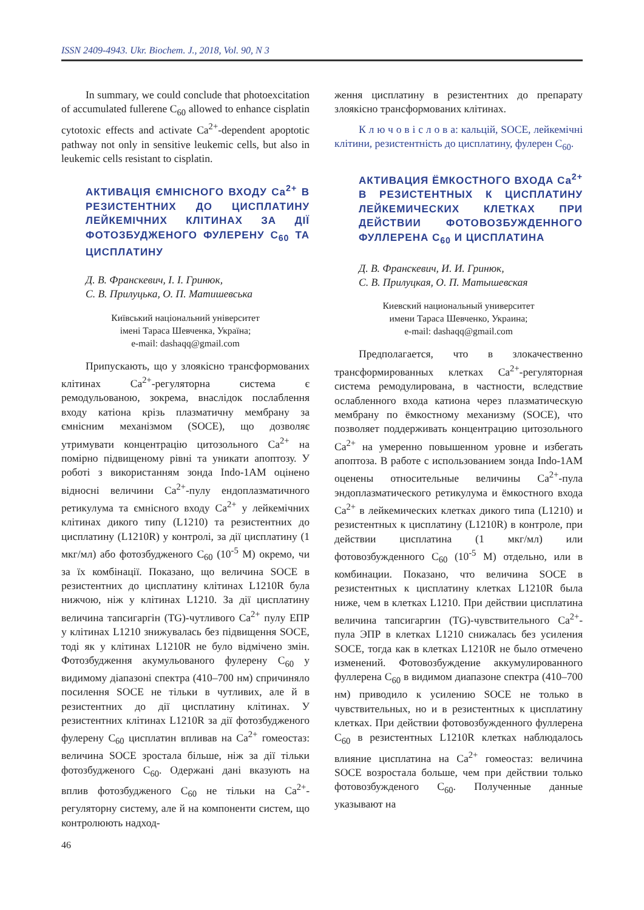ISSN 2409-4943. Ukr. Biochem. J., 2018, Vol. 90, N 3
In summary, we could conclude that photoexcitation of accumulated fullerene C<sub>60</sub> allowed to enhance cisplatin cytotoxic effects and activate Ca<sup>2+</sup>-dependent apoptotic pathway not only in sensitive leukemic cells, but also in leukemic cells resistant to cisplatin.
АКТИВАЦІЯ ЄМНІСНОГО ВХОДУ Ca<sup>2+</sup> В РЕЗИСТЕНТНИХ ДО ЦИСПЛАТИНУ ЛЕЙКЕМІЧНИХ КЛІТИНАХ ЗА ДІЇ ФОТОЗБУДЖЕНОГО ФУЛЕРЕНУ C<sub>60</sub> ТА ЦИСПЛАТИНУ
Д. В. Франскевич, І. І. Гринюк,
С. В. Прилуцька, О. П. Матишевська
Київський національний університет
імені Тараса Шевченка, Україна;
e-mail: dashaqq@gmail.com
Припускають, що у злоякісно трансформованих клітинах Ca<sup>2+</sup>-регуляторна система є ремодульованою, зокрема, внаслідок послаблення входу катіона крізь плазматичну мембрану за ємнісним механізмом (SOCE), що дозволяє утримувати концентрацію цитозольного Ca<sup>2+</sup> на помірно підвищеному рівні та уникати апоптозу. У роботі з використанням зонда Indo-1AM оцінено відносні величини Ca<sup>2+</sup>-пулу ендоплазматичного ретикулума та ємнісного входу Ca<sup>2+</sup> у лейкемічних клітинах дикого типу (L1210) та резистентних до цисплатину (L1210R) у контролі, за дії цисплатину (1 мкг/мл) або фотозбудженого C<sub>60</sub> (10<sup>-5</sup> M) окремо, чи за їх комбінації. Показано, що величина SOCE в резистентних до цисплатину клітинах L1210R була нижчою, ніж у клітинах L1210. За дії цисплатину величина тапсигаргін (TG)-чутливого Ca<sup>2+</sup> пулу ЕПР у клітинах L1210 знижувалась без підвищення SOCE, тоді як у клітинах L1210R не було відмічено змін. Фотозбудження акумульованого фулерену C<sub>60</sub> у видимому діапазоні спектра (410–700 нм) спричиняло посилення SOCE не тільки в чутливих, але й в резистентних до дії цисплатину клітинах. У резистентних клітинах L1210R за дії фотозбудженого фулерену C<sub>60</sub> цисплатин впливав на Ca<sup>2+</sup> гомеостаз: величина SOCE зростала більше, ніж за дії тільки фотозбудженого C<sub>60</sub>. Одержані дані вказують на вплив фотозбудженого C<sub>60</sub> не тільки на Ca<sup>2+</sup>-регуляторну систему, але й на компоненти систем, що контролюють надход-
ження цисплатину в резистентних до препарату злоякісно трансформованих клітинах.
К л ю ч о в і с л о в а: кальцій, SOCE, лейкемічні клітини, резистентність до цисплатину, фулерен C<sub>60</sub>.
АКТИВАЦИЯ ЁМКОСТНОГО ВХОДА Ca<sup>2+</sup> В РЕЗИСТЕНТНЫХ К ЦИСПЛАТИНУ ЛЕЙКЕМИЧЕСКИХ КЛЕТКАХ ПРИ ДЕЙСТВИИ ФОТОВОЗБУЖДЕННОГО ФУЛЛЕРЕНА C<sub>60</sub> И ЦИСПЛАТИНА
Д. В. Франскевич, И. И. Гринюк,
С. В. Прилуцкая, О. П. Матышевская
Киевский национальный университет
имени Тараса Шевченко, Украина;
e-mail: dashaqq@gmail.com
Предполагается, что в злокачественно трансформированных клетках Ca<sup>2+</sup>-регуляторная система ремодулирована, в частности, вследствие ослабленного входа катиона через плазматическую мембрану по ёмкостному механизму (SOCE), что позволяет поддерживать концентрацию цитозольного Ca<sup>2+</sup> на умеренно повышенном уровне и избегать апоптоза. В работе с использованием зонда Indo-1AM оценены относительные величины Ca<sup>2+</sup>-пула эндоплазматического ретикулума и ёмкостного входа Ca<sup>2+</sup> в лейкемических клетках дикого типа (L1210) и резистентных к цисплатину (L1210R) в контроле, при действии цисплатина (1 мкг/мл) или фотовозбужденного C<sub>60</sub> (10<sup>-5</sup> M) отдельно, или в комбинации. Показано, что величина SOCE в резистентных к цисплатину клетках L1210R была ниже, чем в клетках L1210. При действии цисплатина величина тапсигаргин (TG)-чувствительного Ca<sup>2+</sup>-пула ЭПР в клетках L1210 снижалась без усиления SOCE, тогда как в клетках L1210R не было отмечено изменений. Фотовозбуждение аккумулированного фуллерена C<sub>60</sub> в видимом диапазоне спектра (410–700 нм) приводило к усилению SOCE не только в чувствительных, но и в резистентных к цисплатину клетках. При действии фотовозбужденного фуллерена C<sub>60</sub> в резистентных L1210R клетках наблюдалось влияние цисплатина на Ca<sup>2+</sup> гомеостаз: величина SOCE возростала больше, чем при действии только фотовозбужденого C<sub>60</sub>. Полученные данные указывают на
46